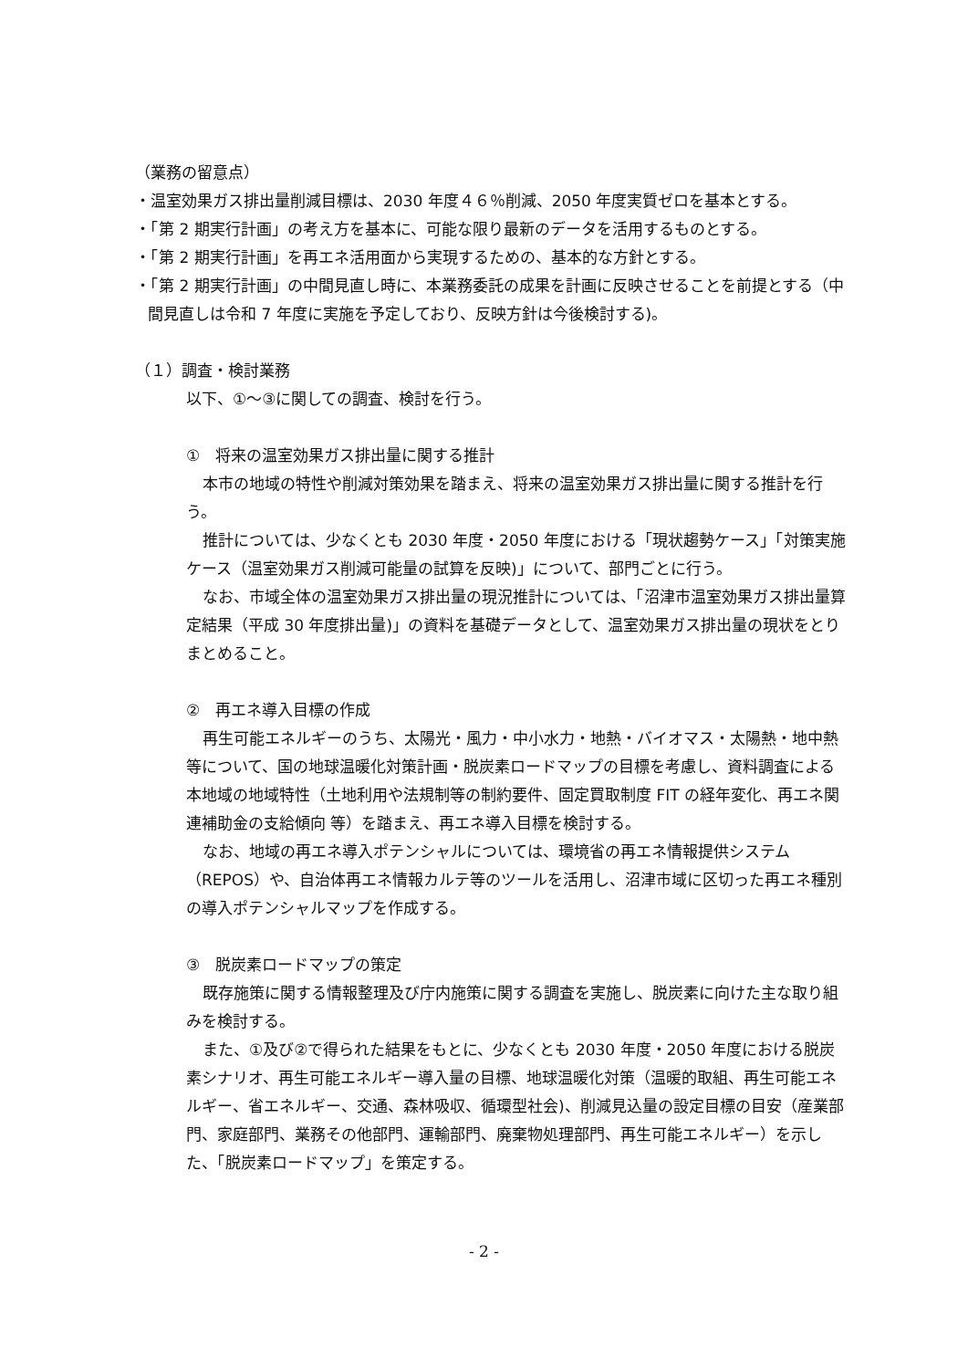（業務の留意点）
・温室効果ガス排出量削減目標は、2030 年度４６％削減、2050 年度実質ゼロを基本とする。
・「第 2 期実行計画」の考え方を基本に、可能な限り最新のデータを活用するものとする。
・「第 2 期実行計画」を再エネ活用面から実現するための、基本的な方針とする。
・「第 2 期実行計画」の中間見直し時に、本業務委託の成果を計画に反映させることを前提とする（中間見直しは令和 7 年度に実施を予定しており、反映方針は今後検討する)。
（１）調査・検討業務
以下、①～③に関しての調査、検討を行う。
①　将来の温室効果ガス排出量に関する推計
本市の地域の特性や削減対策効果を踏まえ、将来の温室効果ガス排出量に関する推計を行う。
推計については、少なくとも 2030 年度・2050 年度における「現状趨勢ケース」「対策実施ケース（温室効果ガス削減可能量の試算を反映)」について、部門ごとに行う。
なお、市域全体の温室効果ガス排出量の現況推計については、「沼津市温室効果ガス排出量算定結果（平成 30 年度排出量)」の資料を基礎データとして、温室効果ガス排出量の現状をとりまとめること。
②　再エネ導入目標の作成
再生可能エネルギーのうち、太陽光・風力・中小水力・地熱・バイオマス・太陽熱・地中熱等について、国の地球温暖化対策計画・脱炭素ロードマップの目標を考慮し、資料調査による本地域の地域特性（土地利用や法規制等の制約要件、固定買取制度 FIT の経年変化、再エネ関連補助金の支給傾向 等）を踏まえ、再エネ導入目標を検討する。
なお、地域の再エネ導入ポテンシャルについては、環境省の再エネ情報提供システム（REPOS）や、自治体再エネ情報カルテ等のツールを活用し、沼津市域に区切った再エネ種別の導入ポテンシャルマップを作成する。
③　脱炭素ロードマップの策定
既存施策に関する情報整理及び庁内施策に関する調査を実施し、脱炭素に向けた主な取り組みを検討する。
また、①及び②で得られた結果をもとに、少なくとも 2030 年度・2050 年度における脱炭素シナリオ、再生可能エネルギー導入量の目標、地球温暖化対策（温暖的取組、再生可能エネルギー、省エネルギー、交通、森林吸収、循環型社会)、削減見込量の設定目標の目安（産業部門、家庭部門、業務その他部門、運輸部門、廃棄物処理部門、再生可能エネルギー）を示した、「脱炭素ロードマップ」を策定する。
- 2 -